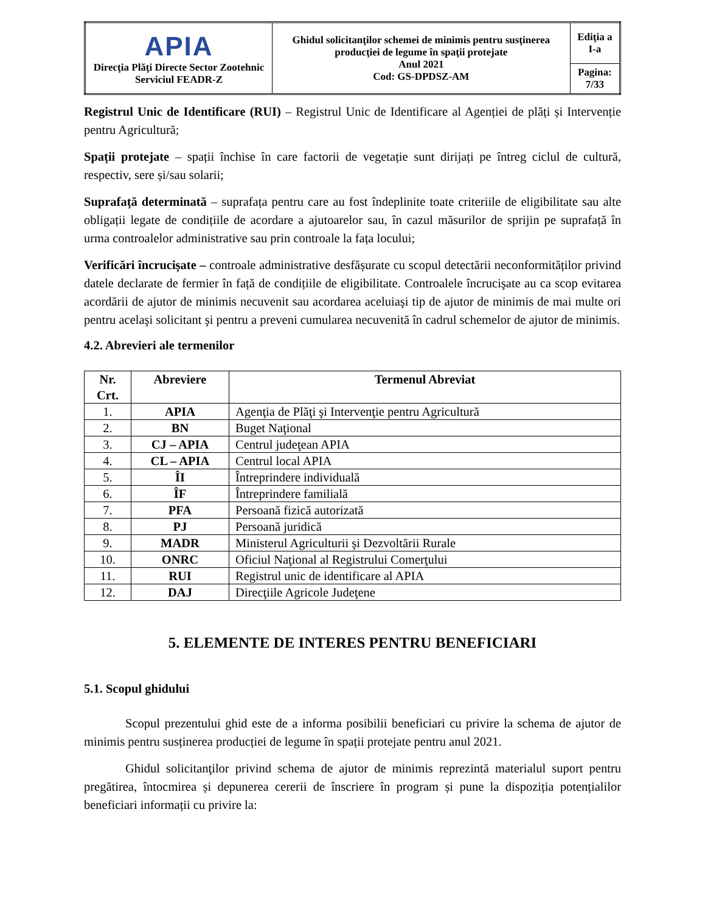| APIA Direcţia Plăţi Directe Sector Zootehnic Serviciul FEADR-Z | Ghidul solicitanţilor schemei de minimis pentru susţinerea producţiei de legume în spaţii protejate Anul 2021 Cod: GS-DPDSZ-AM | Ediţia a I-a |
| | | Pagina: 7/33 |
Registrul Unic de Identificare (RUI) – Registrul Unic de Identificare al Agenției de plăți și Intervenție pentru Agricultură;
Spații protejate – spații închise în care factorii de vegetație sunt dirijați pe întreg ciclul de cultură, respectiv, sere și/sau solarii;
Suprafață determinată – suprafața pentru care au fost îndeplinite toate criteriile de eligibilitate sau alte obligații legate de condițiile de acordare a ajutoarelor sau, în cazul măsurilor de sprijin pe suprafață în urma controalelor administrative sau prin controale la fața locului;
Verificări încrucișate – controale administrative desfășurate cu scopul detectării neconformităților privind datele declarate de fermier în față de condițiile de eligibilitate. Controalele încrucişate au ca scop evitarea acordării de ajutor de minimis necuvenit sau acordarea aceluiaşi tip de ajutor de minimis de mai multe ori pentru acelaşi solicitant şi pentru a preveni cumularea necuvenită în cadrul schemelor de ajutor de minimis.
4.2. Abrevieri ale termenilor
| Nr. Crt. | Abreviere | Termenul Abreviat |
| --- | --- | --- |
| 1. | APIA | Agenţia de Plăţi şi Intervenţie pentru Agricultură |
| 2. | BN | Buget Naţional |
| 3. | CJ – APIA | Centrul judeţean APIA |
| 4. | CL – APIA | Centrul local APIA |
| 5. | ÎI | Întreprindere individuală |
| 6. | ÎF | Întreprindere familială |
| 7. | PFA | Persoană fizică autorizată |
| 8. | PJ | Persoană juridică |
| 9. | MADR | Ministerul Agriculturii şi Dezvoltării Rurale |
| 10. | ONRC | Oficiul Naţional al Registrului Comerţului |
| 11. | RUI | Registrul unic de identificare al APIA |
| 12. | DAJ | Direcţiile Agricole Judeţene |
5. ELEMENTE DE INTERES PENTRU BENEFICIARI
5.1. Scopul ghidului
Scopul prezentului ghid este de a informa posibilii beneficiari cu privire la schema de ajutor de minimis pentru susținerea producției de legume în spații protejate pentru anul 2021.
Ghidul solicitanţilor privind schema de ajutor de minimis reprezintă materialul suport pentru pregătirea, întocmirea și depunerea cererii de înscriere în program și pune la dispoziția potențialilor beneficiari informații cu privire la: